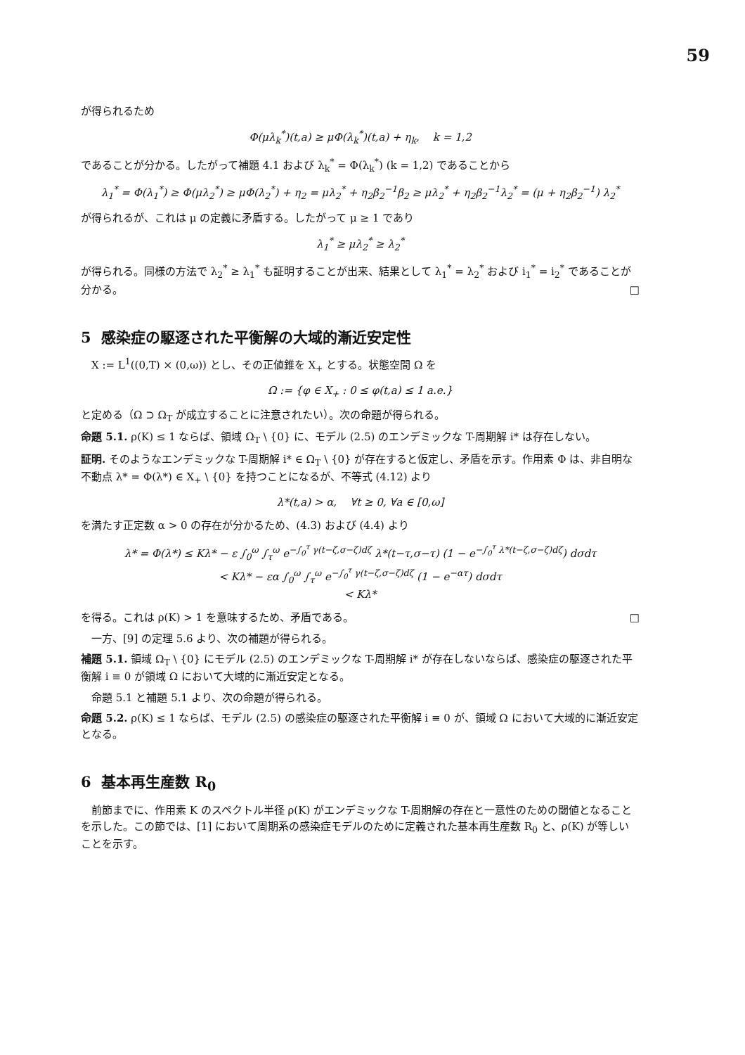59
が得られるため
Φ(μλ<sub>k</sub><sup>*</sup>)(t,a) ≥ μΦ(λ<sub>k</sub><sup>*</sup>)(t,a) + η<sub>k</sub>, k = 1,2
であることが分かる。したがって補題 4.1 および λ<sub>k</sub><sup>*</sup> = Φ(λ<sub>k</sub><sup>*</sup>) (k = 1,2) であることから
λ<sub>1</sub><sup>*</sup> = Φ(λ<sub>1</sub><sup>*</sup>) ≥ Φ(μλ<sub>2</sub><sup>*</sup>) ≥ μΦ(λ<sub>2</sub><sup>*</sup>) + η<sub>2</sub> = μλ<sub>2</sub><sup>*</sup> + η<sub>2</sub>β<sub>2</sub><sup>−1</sup>β<sub>2</sub> ≥ μλ<sub>2</sub><sup>*</sup> + η<sub>2</sub>β<sub>2</sub><sup>−1</sup>λ<sub>2</sub><sup>*</sup> = (μ + η<sub>2</sub>β<sub>2</sub><sup>−1</sup>) λ<sub>2</sub><sup>*</sup>
が得られるが、これは μ の定義に矛盾する。したがって μ ≥ 1 であり
λ<sub>1</sub><sup>*</sup> ≥ μλ<sub>2</sub><sup>*</sup> ≥ λ<sub>2</sub><sup>*</sup>
が得られる。同様の方法で λ<sub>2</sub><sup>*</sup> ≥ λ<sub>1</sub><sup>*</sup> も証明することが出来、結果として λ<sub>1</sub><sup>*</sup> = λ<sub>2</sub><sup>*</sup> および i<sub>1</sub><sup>*</sup> = i<sub>2</sub><sup>*</sup> であることが分かる。 □
5 感染症の駆逐された平衡解の大域的漸近安定性
X := L<sup>1</sup>((0,T) × (0,ω)) とし、その正値錐を X<sub>+</sub> とする。状態空間 Ω を
Ω := {φ ∈ X<sub>+</sub> : 0 ≤ φ(t,a) ≤ 1 a.e.}
と定める（Ω ⊃ Ω<sub>T</sub> が成立することに注意されたい）。次の命題が得られる。
命題 5.1. ρ(K) ≤ 1 ならば、領域 Ω<sub>T</sub> \ {0} に、モデル (2.5) のエンデミックな T-周期解 i* は存在しない。
証明. そのようなエンデミックな T-周期解 i* ∈ Ω<sub>T</sub> \ {0} が存在すると仮定し、矛盾を示す。作用素 Φ は、非自明な不動点 λ* = Φ(λ*) ∈ X<sub>+</sub> \ {0} を持つことになるが、不等式 (4.12) より
λ*(t,a) > α, ∀t ≥ 0, ∀a ∈ [0,ω]
を満たす正定数 α > 0 の存在が分かるため、(4.3) および (4.4) より
λ* = Φ(λ*) ≤ Kλ* − ε ∫<sub>0</sub><sup>ω</sup> ∫<sub>τ</sub><sup>ω</sup> e<sup>−∫<sub>0</sub><sup>τ</sup> γ(t−ζ,σ−ζ)dζ</sup> λ*(t−τ,σ−τ) (1 − e<sup>−∫<sub>0</sub><sup>τ</sup> λ*(t−ζ,σ−ζ)dζ</sup>) dσdτ
< Kλ* − εα ∫<sub>0</sub><sup>ω</sup> ∫<sub>τ</sub><sup>ω</sup> e<sup>−∫<sub>0</sub><sup>τ</sup> γ(t−ζ,σ−ζ)dζ</sup> (1 − e<sup>−ατ</sup>) dσdτ
< Kλ*
を得る。これは ρ(K) > 1 を意味するため、矛盾である。 □
一方、[9] の定理 5.6 より、次の補題が得られる。
補題 5.1. 領域 Ω<sub>T</sub> \ {0} にモデル (2.5) のエンデミックな T-周期解 i* が存在しないならば、感染症の駆逐された平衡解 i ≡ 0 が領域 Ω において大域的に漸近安定となる。
命題 5.1 と補題 5.1 より、次の命題が得られる。
命題 5.2. ρ(K) ≤ 1 ならば、モデル (2.5) の感染症の駆逐された平衡解 i ≡ 0 が、領域 Ω において大域的に漸近安定となる。
6 基本再生産数 R<sub>0</sub>
前節までに、作用素 K のスペクトル半径 ρ(K) がエンデミックな T-周期解の存在と一意性のための閾値となることを示した。この節では、[1] において周期系の感染症モデルのために定義された基本再生産数 R<sub>0</sub> と、ρ(K) が等しいことを示す。